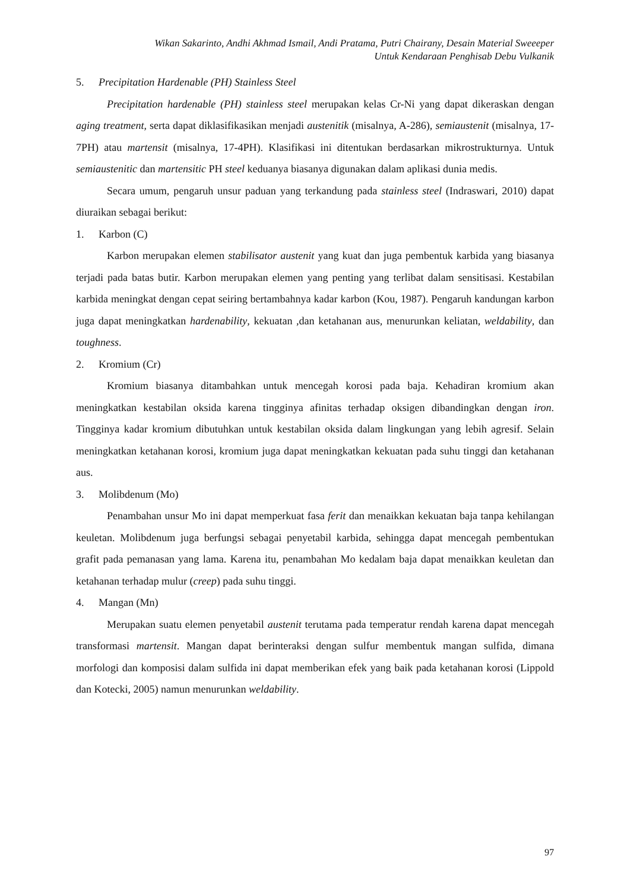Wikan Sakarinto, Andhi Akhmad Ismail, Andi Pratama, Putri Chairany, Desain Material Sweeeper
Untuk Kendaraan Penghisab Debu Vulkanik
5. Precipitation Hardenable (PH) Stainless Steel
Precipitation hardenable (PH) stainless steel merupakan kelas Cr-Ni yang dapat dikeraskan dengan aging treatment, serta dapat diklasifikasikan menjadi austenitik (misalnya, A-286), semiaustenit (misalnya, 17-7PH) atau martensit (misalnya, 17-4PH). Klasifikasi ini ditentukan berdasarkan mikrostrukturnya. Untuk semiaustenitic dan martensitic PH steel keduanya biasanya digunakan dalam aplikasi dunia medis.
Secara umum, pengaruh unsur paduan yang terkandung pada stainless steel (Indraswari, 2010) dapat diuraikan sebagai berikut:
1. Karbon (C)
Karbon merupakan elemen stabilisator austenit yang kuat dan juga pembentuk karbida yang biasanya terjadi pada batas butir. Karbon merupakan elemen yang penting yang terlibat dalam sensitisasi. Kestabilan karbida meningkat dengan cepat seiring bertambahnya kadar karbon (Kou, 1987). Pengaruh kandungan karbon juga dapat meningkatkan hardenability, kekuatan ,dan ketahanan aus, menurunkan keliatan, weldability, dan toughness.
2. Kromium (Cr)
Kromium biasanya ditambahkan untuk mencegah korosi pada baja. Kehadiran kromium akan meningkatkan kestabilan oksida karena tingginya afinitas terhadap oksigen dibandingkan dengan iron. Tingginya kadar kromium dibutuhkan untuk kestabilan oksida dalam lingkungan yang lebih agresif. Selain meningkatkan ketahanan korosi, kromium juga dapat meningkatkan kekuatan pada suhu tinggi dan ketahanan aus.
3. Molibdenum (Mo)
Penambahan unsur Mo ini dapat memperkuat fasa ferit dan menaikkan kekuatan baja tanpa kehilangan keuletan. Molibdenum juga berfungsi sebagai penyetabil karbida, sehingga dapat mencegah pembentukan grafit pada pemanasan yang lama. Karena itu, penambahan Mo kedalam baja dapat menaikkan keuletan dan ketahanan terhadap mulur (creep) pada suhu tinggi.
4. Mangan (Mn)
Merupakan suatu elemen penyetabil austenit terutama pada temperatur rendah karena dapat mencegah transformasi martensit. Mangan dapat berinteraksi dengan sulfur membentuk mangan sulfida, dimana morfologi dan komposisi dalam sulfida ini dapat memberikan efek yang baik pada ketahanan korosi (Lippold dan Kotecki, 2005) namun menurunkan weldability.
97